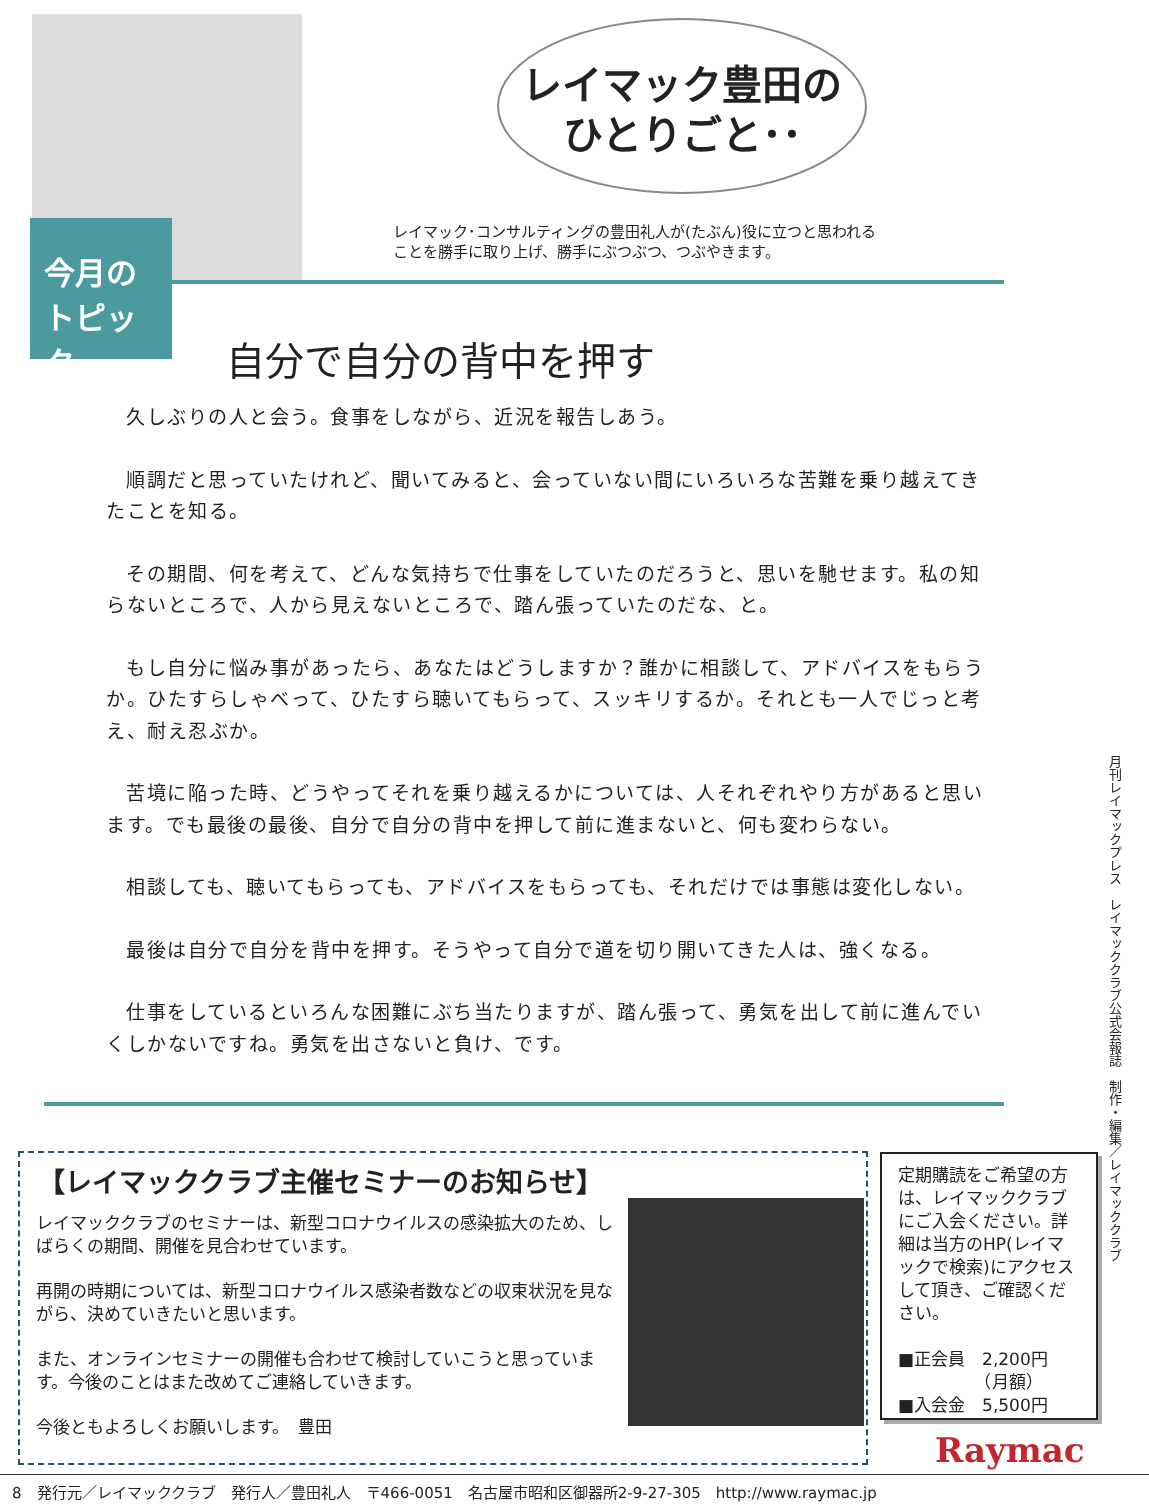今月の
トピック
レイマック豊田の
ひとりごと･･
レイマック･コンサルティングの豊田礼人が(たぶん)役に立つと思われる
ことを勝手に取り上げ、勝手にぶつぶつ、つぶやきます。
自分で自分の背中を押す
久しぶりの人と会う。食事をしながら、近況を報告しあう。
順調だと思っていたけれど、聞いてみると、会っていない間にいろいろな苦難を乗り越えてきたことを知る。
その期間、何を考えて、どんな気持ちで仕事をしていたのだろうと、思いを馳せます。私の知らないところで、人から見えないところで、踏ん張っていたのだな、と。
もし自分に悩み事があったら、あなたはどうしますか？誰かに相談して、アドバイスをもらうか。ひたすらしゃべって、ひたすら聴いてもらって、スッキリするか。それとも一人でじっと考え、耐え忍ぶか。
苦境に陥った時、どうやってそれを乗り越えるかについては、人それぞれやり方があると思います。でも最後の最後、自分で自分の背中を押して前に進まないと、何も変わらない。
相談しても、聴いてもらっても、アドバイスをもらっても、それだけでは事態は変化しない。
最後は自分で自分を背中を押す。そうやって自分で道を切り開いてきた人は、強くなる。
仕事をしているといろんな困難にぶち当たりますが、踏ん張って、勇気を出して前に進んでいくしかないですね。勇気を出さないと負け、です。
【レイマッククラブ主催セミナーのお知らせ】
レイマッククラブのセミナーは、新型コロナウイルスの感染拡大のため、しばらくの期間、開催を見合わせています。
再開の時期については、新型コロナウイルス感染者数などの収束状況を見ながら、決めていきたいと思います。
また、オンラインセミナーの開催も合わせて検討していこうと思っています。今後のことはまた改めてご連絡していきます。
今後ともよろしくお願いします。　豊田
定期購読をご希望の方は、レイマッククラブにご入会ください。詳細は当方のHP(レイマックで検索)にアクセスして頂き、ご確認ください。
■正会員　2,200円
　　　　　（月額）
■入会金　5,500円
月刊レイマックプレス　レイマッククラブ公式会報誌　制作・編集／レイマッククラブ
Raymac
8　発行元／レイマッククラブ　発行人／豊田礼人　〒466-0051　名古屋市昭和区御器所2-9-27-305　http://www.raymac.jp